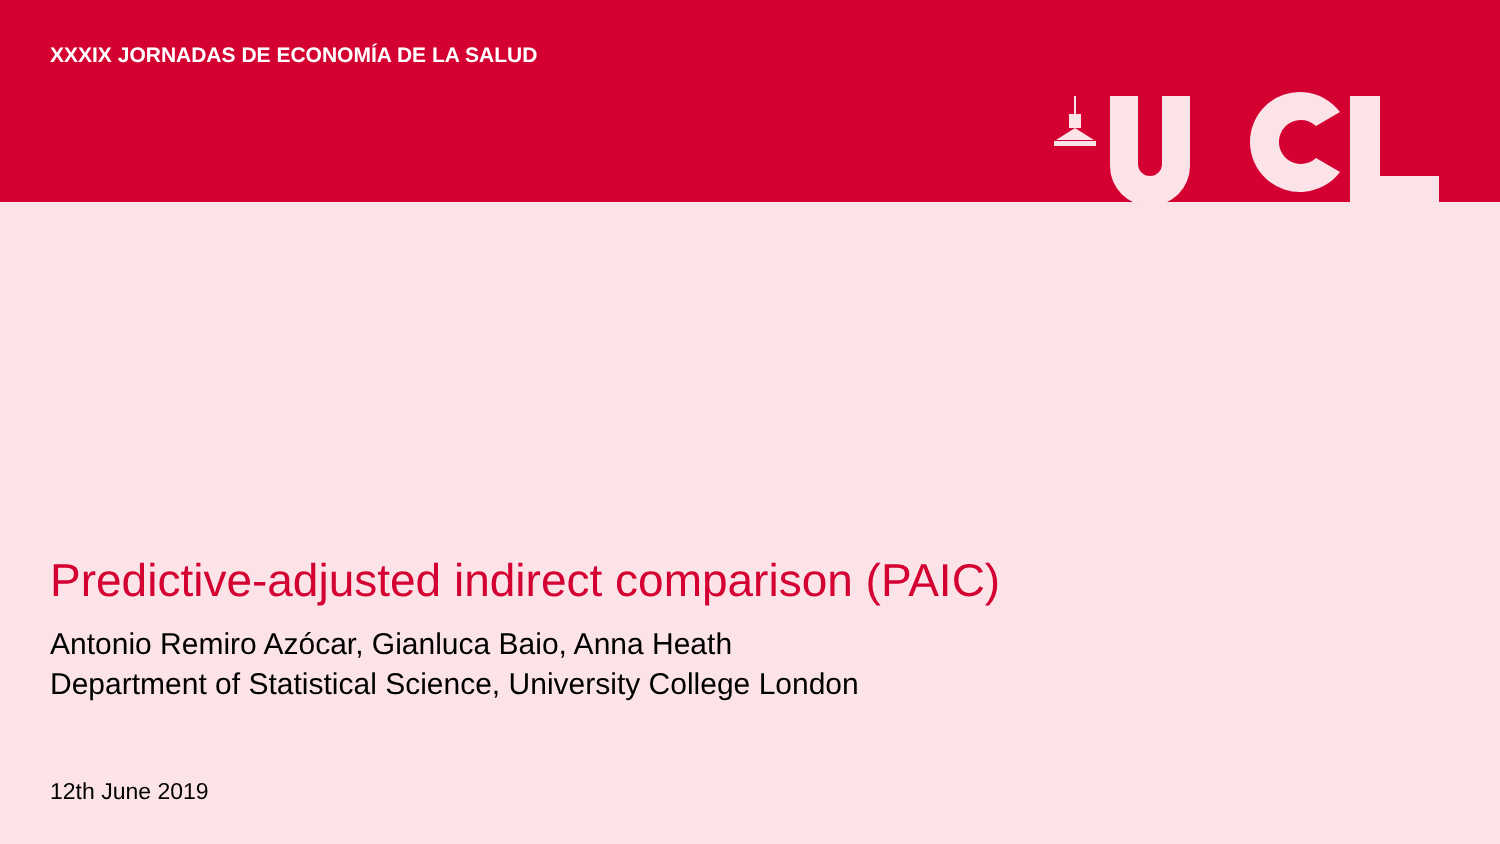XXXIX JORNADAS DE ECONOMÍA DE LA SALUD
Predictive-adjusted indirect comparison (PAIC)
Antonio Remiro Azócar, Gianluca Baio, Anna Heath
Department of Statistical Science, University College London
12th June 2019